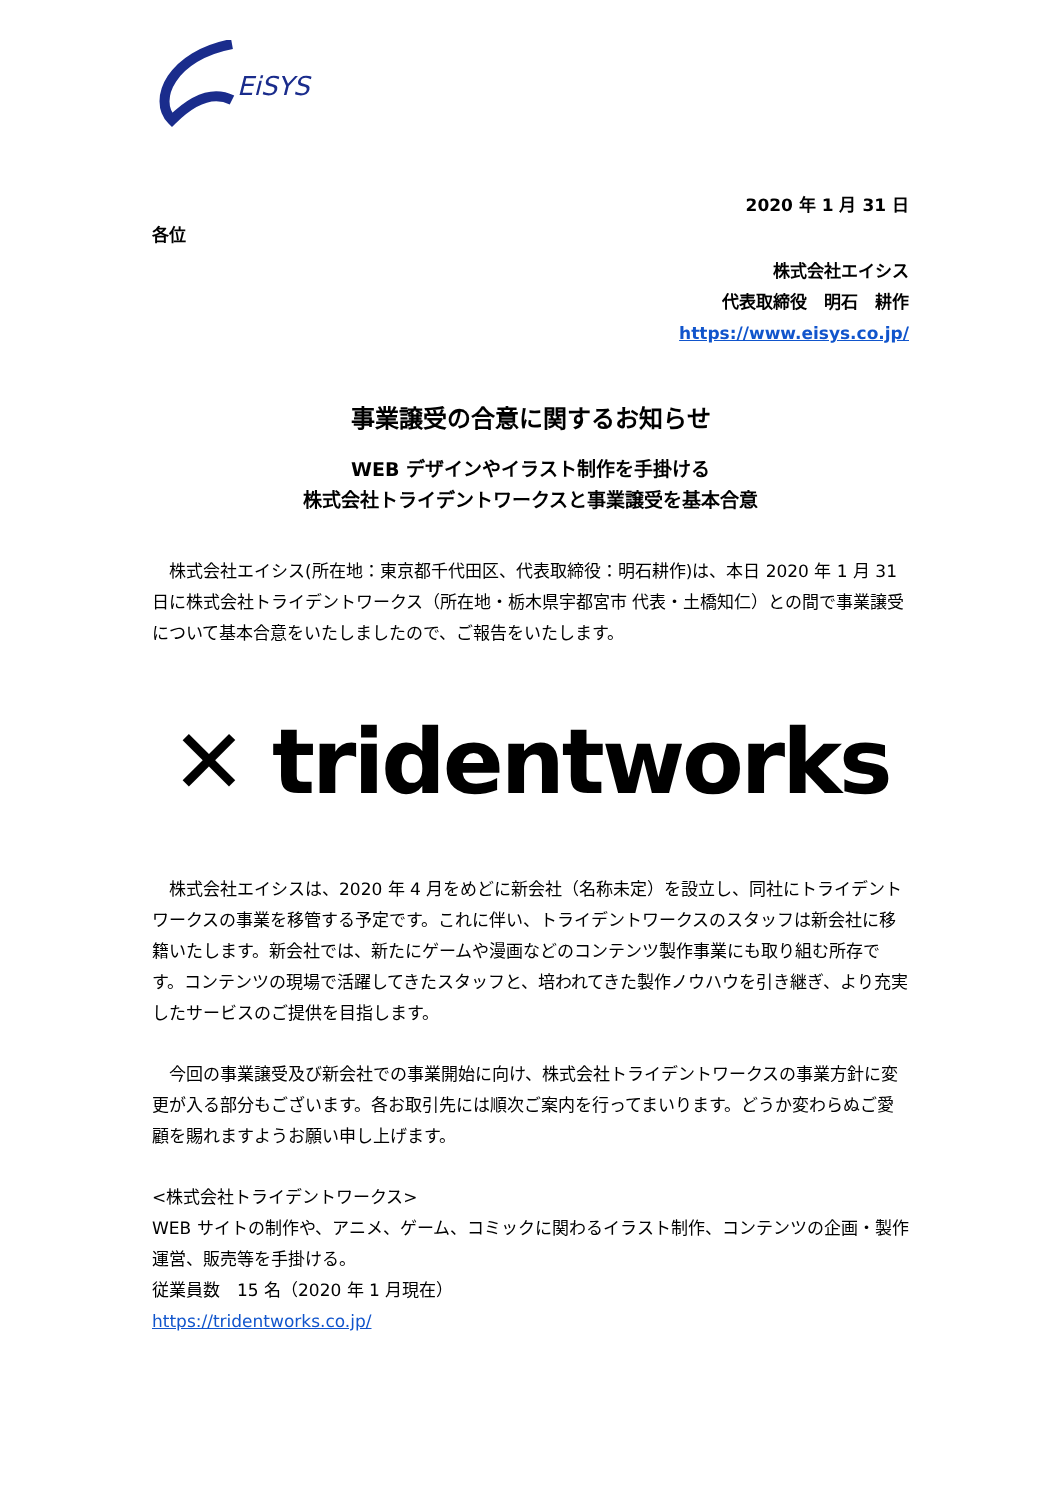EiSYS
2020 年 1 月 31 日
各位
株式会社エイシス
代表取締役　明石　耕作
https://www.eisys.co.jp/
事業譲受の合意に関するお知らせ
WEB デザインやイラスト制作を手掛ける
株式会社トライデントワークスと事業譲受を基本合意
　株式会社エイシス(所在地：東京都千代田区、代表取締役：明石耕作)は、本日 2020 年 1 月 31 日に株式会社トライデントワークス（所在地・栃木県宇都宮市 代表・土橋知仁）との間で事業譲受について基本合意をいたしましたので、ご報告をいたします。
✕ tridentworks
　株式会社エイシスは、2020 年 4 月をめどに新会社（名称未定）を設立し、同社にトライデントワークスの事業を移管する予定です。これに伴い、トライデントワークスのスタッフは新会社に移籍いたします。新会社では、新たにゲームや漫画などのコンテンツ製作事業にも取り組む所存です。コンテンツの現場で活躍してきたスタッフと、培われてきた製作ノウハウを引き継ぎ、より充実したサービスのご提供を目指します。
　今回の事業譲受及び新会社での事業開始に向け、株式会社トライデントワークスの事業方針に変更が入る部分もございます。各お取引先には順次ご案内を行ってまいります。どうか変わらぬご愛顧を賜れますようお願い申し上げます。
<株式会社トライデントワークス>
WEB サイトの制作や、アニメ、ゲーム、コミックに関わるイラスト制作、コンテンツの企画・製作運営、販売等を手掛ける。
従業員数　15 名（2020 年 1 月現在）
https://tridentworks.co.jp/